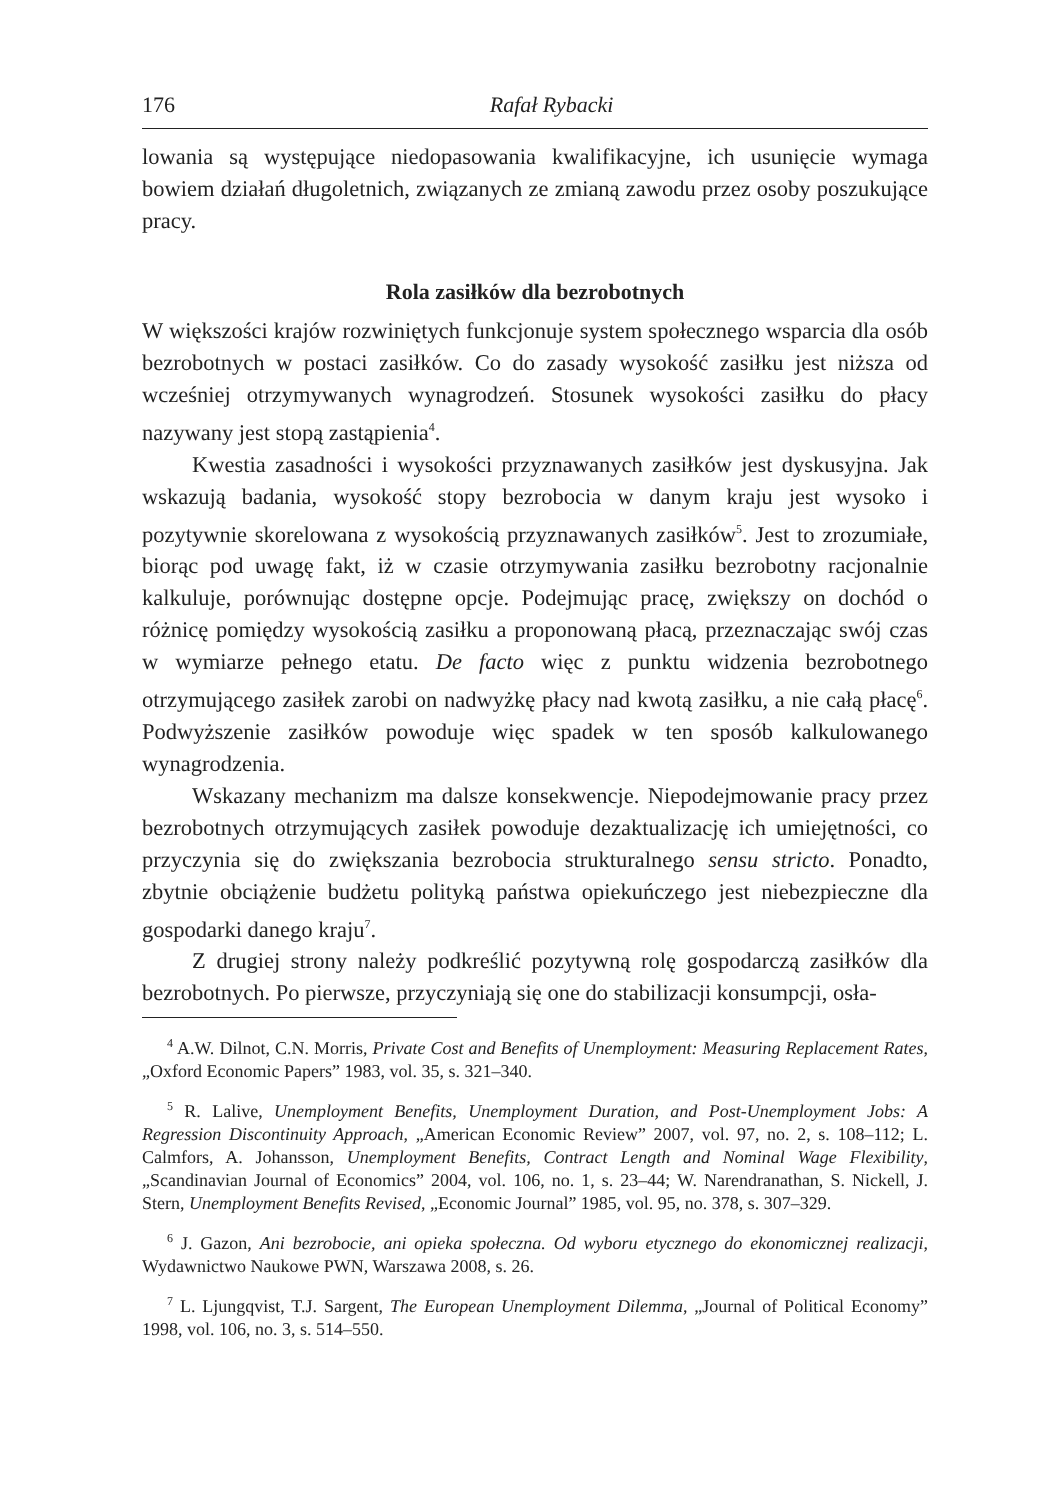176 Rafał Rybacki
lowania są występujące niedopasowania kwalifikacyjne, ich usunięcie wymaga bowiem działań długoletnich, związanych ze zmianą zawodu przez osoby poszukujące pracy.
Rola zasiłków dla bezrobotnych
W większości krajów rozwiniętych funkcjonuje system społecznego wsparcia dla osób bezrobotnych w postaci zasiłków. Co do zasady wysokość zasiłku jest niższa od wcześniej otrzymywanych wynagrodzeń. Stosunek wysokości zasiłku do płacy nazywany jest stopą zastąpienia<sup>4</sup>.
Kwestia zasadności i wysokości przyznawanych zasiłków jest dyskusyjna. Jak wskazują badania, wysokość stopy bezrobocia w danym kraju jest wysoko i pozytywnie skorelowana z wysokością przyznawanych zasiłków<sup>5</sup>. Jest to zrozumiałe, biorąc pod uwagę fakt, iż w czasie otrzymywania zasiłku bezrobotny racjonalnie kalkuluje, porównując dostępne opcje. Podejmując pracę, zwiększy on dochód o różnicę pomiędzy wysokością zasiłku a proponowaną płacą, przeznaczając swój czas w wymiarze pełnego etatu. De facto więc z punktu widzenia bezrobotnego otrzymującego zasiłek zarobi on nadwyżkę płacy nad kwotą zasiłku, a nie całą płacę<sup>6</sup>. Podwyższenie zasiłków powoduje więc spadek w ten sposób kalkulowanego wynagrodzenia.
Wskazany mechanizm ma dalsze konsekwencje. Niepodejmowanie pracy przez bezrobotnych otrzymujących zasiłek powoduje dezaktualizację ich umiejętności, co przyczynia się do zwiększania bezrobocia strukturalnego sensu stricto. Ponadto, zbytnie obciążenie budżetu polityką państwa opiekuńczego jest niebezpieczne dla gospodarki danego kraju<sup>7</sup>.
Z drugiej strony należy podkreślić pozytywną rolę gospodarczą zasiłków dla bezrobotnych. Po pierwsze, przyczyniają się one do stabilizacji konsumpcji, osła-
<sup>4</sup> A.W. Dilnot, C.N. Morris, Private Cost and Benefits of Unemployment: Measuring Replacement Rates, „Oxford Economic Papers” 1983, vol. 35, s. 321–340.
<sup>5</sup> R. Lalive, Unemployment Benefits, Unemployment Duration, and Post-Unemployment Jobs: A Regression Discontinuity Approach, „American Economic Review” 2007, vol. 97, no. 2, s. 108–112; L. Calmfors, A. Johansson, Unemployment Benefits, Contract Length and Nominal Wage Flexibility, „Scandinavian Journal of Economics” 2004, vol. 106, no. 1, s. 23–44; W. Narendranathan, S. Nickell, J. Stern, Unemployment Benefits Revised, „Economic Journal” 1985, vol. 95, no. 378, s. 307–329.
<sup>6</sup> J. Gazon, Ani bezrobocie, ani opieka społeczna. Od wyboru etycznego do ekonomicznej realizacji, Wydawnictwo Naukowe PWN, Warszawa 2008, s. 26.
<sup>7</sup> L. Ljungqvist, T.J. Sargent, The European Unemployment Dilemma, „Journal of Political Economy” 1998, vol. 106, no. 3, s. 514–550.